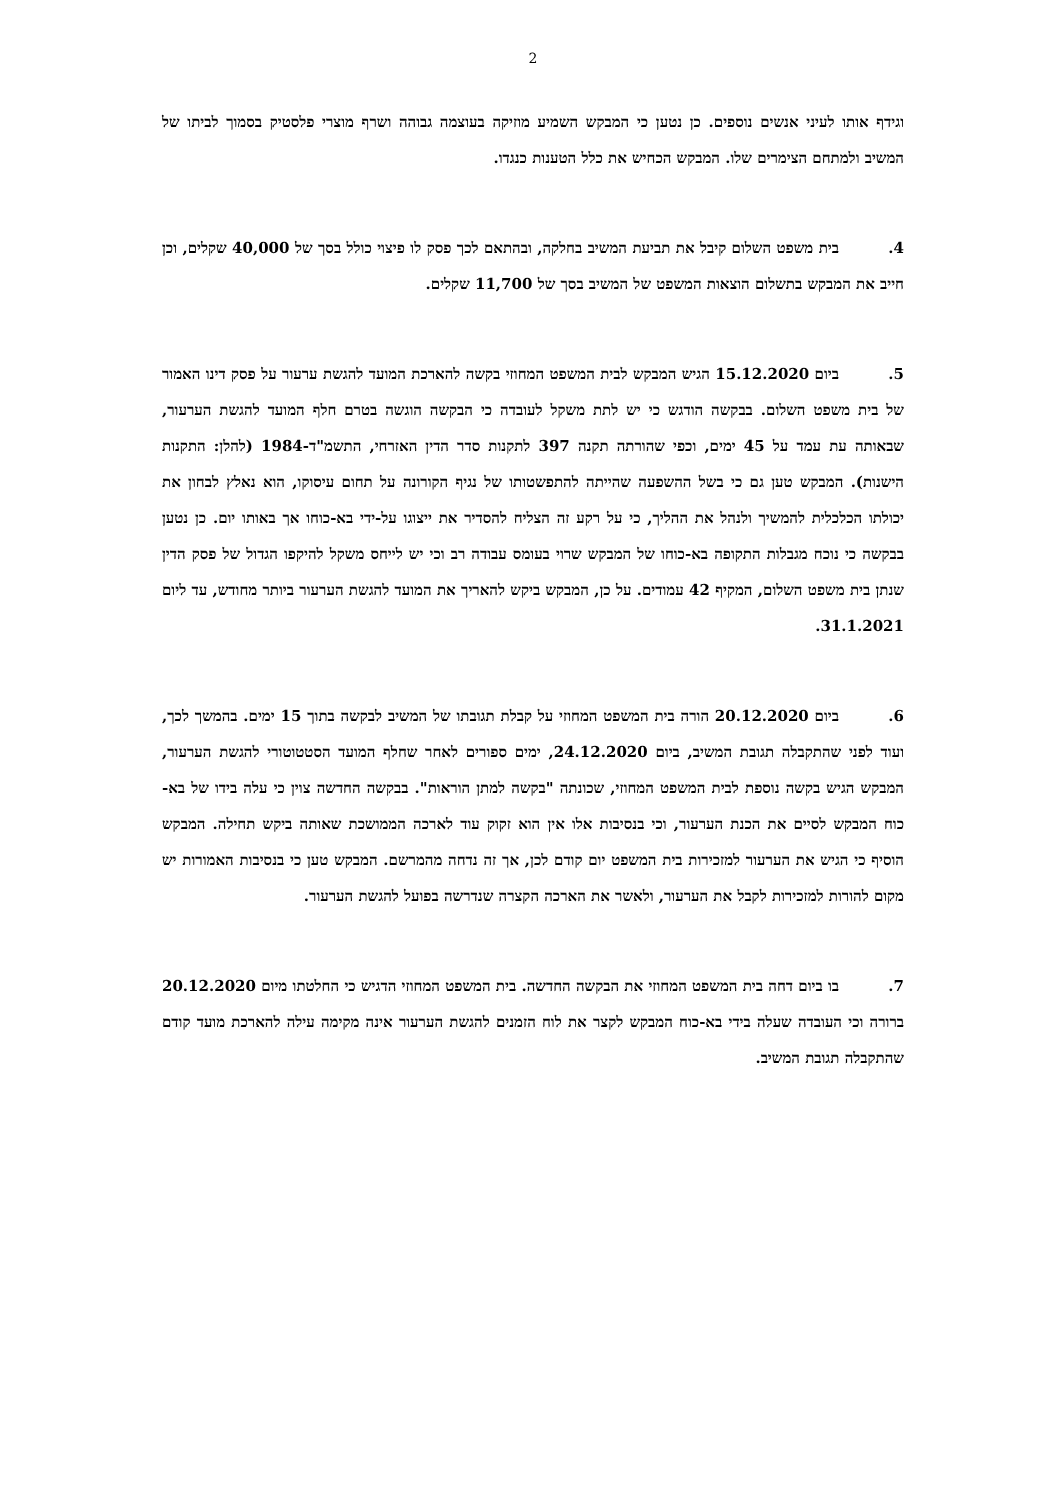2
וגידף אותו לעיני אנשים נוספים. כן נטען כי המבקש השמיע מוזיקה בעוצמה גבוהה ושרף מוצרי פלסטיק בסמוך לביתו של המשיב ולמתחם הצימרים שלו. המבקש הכחיש את כלל הטענות כנגדו.
4. בית משפט השלום קיבל את תביעת המשיב בחלקה, ובהתאם לכך פסק לו פיצוי כולל בסך של 40,000 שקלים, וכן חייב את המבקש בתשלום הוצאות המשפט של המשיב בסך של 11,700 שקלים.
5. ביום 15.12.2020 הגיש המבקש לבית המשפט המחוזי בקשה להארכת המועד להגשת ערעור על פסק דינו האמור של בית משפט השלום. בבקשה הודגש כי יש לתת משקל לעובדה כי הבקשה הוגשה בטרם חלף המועד להגשת הערעור, שבאותה עת עמד על 45 ימים, וכפי שהורתה תקנה 397 לתקנות סדר הדין האזרחי, התשמ"ד-1984 (להלן: התקנות הישנות). המבקש טען גם כי בשל ההשפעה שהייתה להתפשטותו של נגיף הקורונה על תחום עיסוקו, הוא נאלץ לבחון את יכולתו הכלכלית להמשיך ולנהל את ההליך, כי על רקע זה הצליח להסדיר את ייצוגו על-ידי בא-כוחו אך באותו יום. כן נטען בבקשה כי נוכח מגבלות התקופה בא-כוחו של המבקש שרוי בעומס עבודה רב וכי יש לייחס משקל להיקפו הגדול של פסק הדין שנתן בית משפט השלום, המקיף 42 עמודים. על כן, המבקש ביקש להאריך את המועד להגשת הערעור ביותר מחודש, עד ליום 31.1.2021.
6. ביום 20.12.2020 הורה בית המשפט המחוזי על קבלת תגובתו של המשיב לבקשה בתוך 15 ימים. בהמשך לכך, ועוד לפני שהתקבלה תגובת המשיב, ביום 24.12.2020, ימים ספורים לאחר שחלף המועד הסטטוטורי להגשת הערעור, המבקש הגיש בקשה נוספת לבית המשפט המחוזי, שכונתה "בקשה למתן הוראות". בבקשה החדשה צוין כי עלה בידו של בא-כוח המבקש לסיים את הכנת הערעור, וכי בנסיבות אלו אין הוא זקוק עוד לארכה הממושכת שאותה ביקש תחילה. המבקש הוסיף כי הגיש את הערעור למזכירות בית המשפט יום קודם לכן, אך זה נדחה מהמרשם. המבקש טען כי בנסיבות האמורות יש מקום להורות למזכירות לקבל את הערעור, ולאשר את הארכה הקצרה שנדרשה בפועל להגשת הערעור.
7. בו ביום דחה בית המשפט המחוזי את הבקשה החדשה. בית המשפט המחוזי הדגיש כי החלטתו מיום 20.12.2020 ברורה וכי העובדה שעלה בידי בא-כוח המבקש לקצר את לוח הזמנים להגשת הערעור אינה מקימה עילה להארכת מועד קודם שהתקבלה תגובת המשיב.